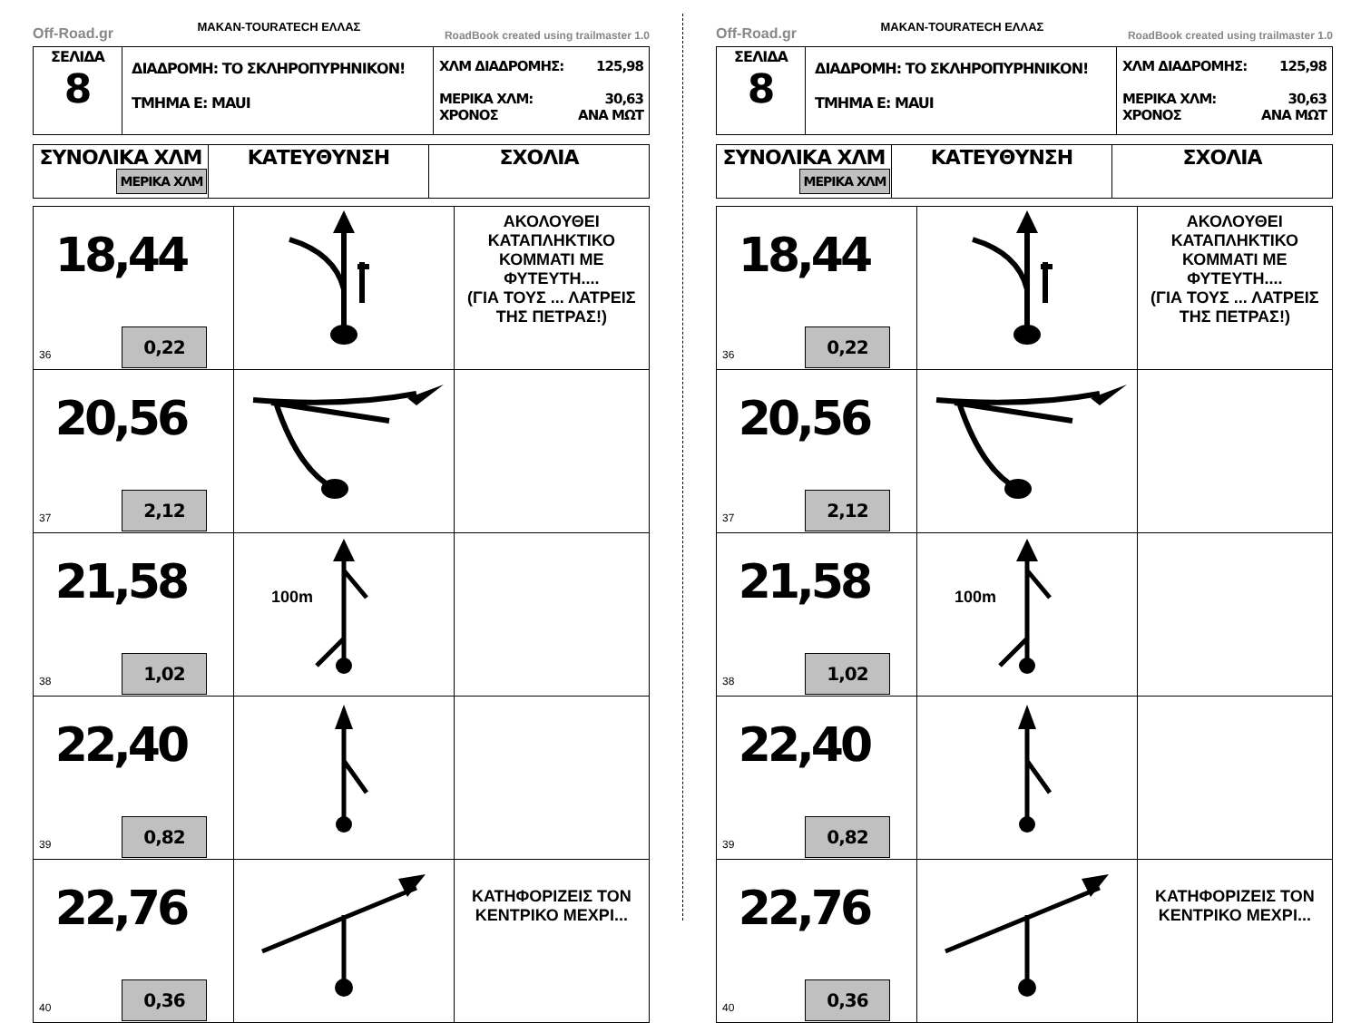Off-Road.gr MAKAN-TOURATECH ΕΛΛΑΣ RoadBook created using trailmaster 1.0
| ΣΕΛΙΔΑ 8 | ΔΙΑΔΡΟΜΗ: ΤΟ ΣΚΛΗΡΟΠΥΡΗΝΙΚΟΝ! ΤΜΗΜΑ Ε: MAUI | ΧΛΜ ΔΙΑΔΡΟΜΗΣ: 125,98 ΜΕΡΙΚΑ ΧΛΜ: 30,63 ΧΡΟΝΟΣ ΑΝΑ ΜΩΤ |
| ΣΥΝΟΛΙΚΑ ΧΛΜ ΜΕΡΙΚΑ ΧΛΜ | ΚΑΤΕΥΘΥΝΣΗ | ΣΧΟΛΙΑ |
| 18,44 0,22 36 | | ΑΚΟΛΟΥΘΕΙ ΚΑΤΑΠΛΗΚΤΙΚΟ ΚΟΜΜΑΤΙ ΜΕ ΦΥΤΕΥΤΗ.... (ΓΙΑ ΤΟΥΣ ... ΛΑΤΡΕΙΣ ΤΗΣ ΠΕΤΡΑΣ!) |
| 20,56 2,12 37 | | |
| 21,58 1,02 38 | 100m | |
| 22,40 0,82 39 | | |
| 22,76 0,36 40 | | ΚΑΤΗΦΟΡΙΖΕΙΣ ΤΟΝ ΚΕΝΤΡΙΚΟ ΜΕΧΡΙ... |
Off-Road.gr MAKAN-TOURATECH ΕΛΛΑΣ RoadBook created using trailmaster 1.0
| ΣΕΛΙΔΑ 8 | ΔΙΑΔΡΟΜΗ: ΤΟ ΣΚΛΗΡΟΠΥΡΗΝΙΚΟΝ! ΤΜΗΜΑ Ε: MAUI | ΧΛΜ ΔΙΑΔΡΟΜΗΣ: 125,98 ΜΕΡΙΚΑ ΧΛΜ: 30,63 ΧΡΟΝΟΣ ΑΝΑ ΜΩΤ |
| ΣΥΝΟΛΙΚΑ ΧΛΜ ΜΕΡΙΚΑ ΧΛΜ | ΚΑΤΕΥΘΥΝΣΗ | ΣΧΟΛΙΑ |
| 18,44 0,22 36 | | ΑΚΟΛΟΥΘΕΙ ΚΑΤΑΠΛΗΚΤΙΚΟ ΚΟΜΜΑΤΙ ΜΕ ΦΥΤΕΥΤΗ.... (ΓΙΑ ΤΟΥΣ ... ΛΑΤΡΕΙΣ ΤΗΣ ΠΕΤΡΑΣ!) |
| 20,56 2,12 37 | | |
| 21,58 1,02 38 | 100m | |
| 22,40 0,82 39 | | |
| 22,76 0,36 40 | | ΚΑΤΗΦΟΡΙΖΕΙΣ ΤΟΝ ΚΕΝΤΡΙΚΟ ΜΕΧΡΙ... |